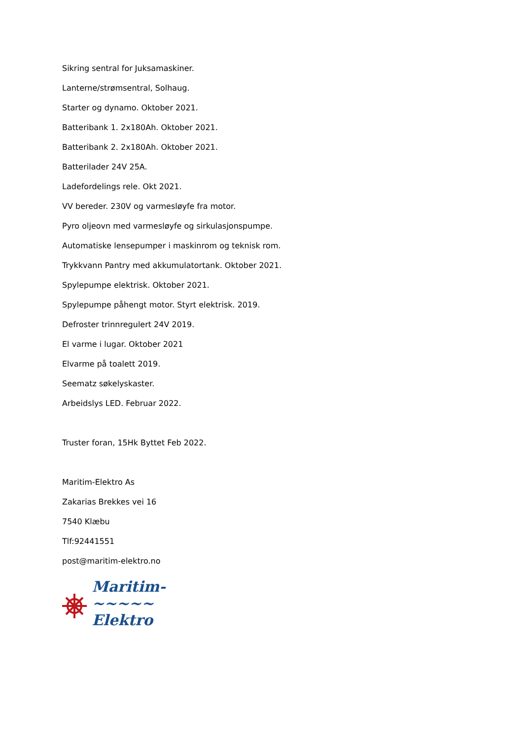Sikring sentral for Juksamaskiner.
Lanterne/strømsentral, Solhaug.
Starter og dynamo. Oktober 2021.
Batteribank 1. 2x180Ah. Oktober 2021.
Batteribank 2. 2x180Ah. Oktober 2021.
Batterilader 24V 25A.
Ladefordelings rele. Okt 2021.
VV bereder. 230V og varmesløyfe fra motor.
Pyro oljeovn med varmesløyfe og sirkulasjonspumpe.
Automatiske lensepumper i maskinrom og teknisk rom.
Trykkvann Pantry med akkumulatortank. Oktober 2021.
Spylepumpe elektrisk. Oktober 2021.
Spylepumpe påhengt motor. Styrt elektrisk. 2019.
Defroster trinnregulert 24V 2019.
El varme i lugar. Oktober 2021
Elvarme på toalett 2019.
Seematz søkelyskaster.
Arbeidslys LED. Februar 2022.
Truster foran, 15Hk Byttet Feb 2022.
Maritim-Elektro As
Zakarias Brekkes vei 16
7540 Klæbu
Tlf:92441551
post@maritim-elektro.no
Maritim-
~~~~~
Elektro